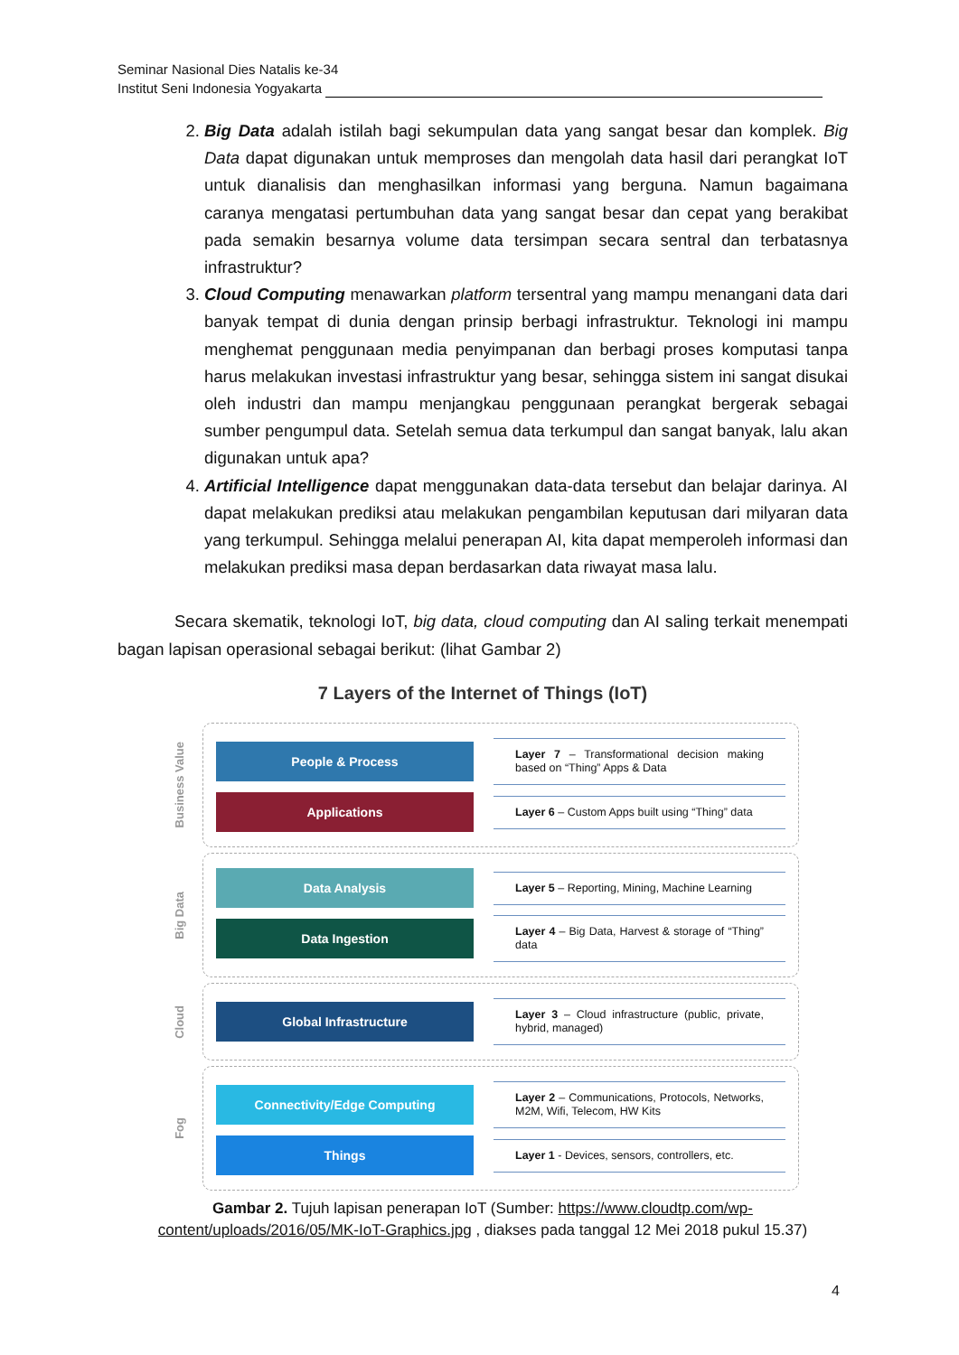Seminar Nasional Dies Natalis ke-34
Institut Seni Indonesia Yogyakarta
2. Big Data adalah istilah bagi sekumpulan data yang sangat besar dan komplek. Big Data dapat digunakan untuk memproses dan mengolah data hasil dari perangkat IoT untuk dianalisis dan menghasilkan informasi yang berguna. Namun bagaimana caranya mengatasi pertumbuhan data yang sangat besar dan cepat yang berakibat pada semakin besarnya volume data tersimpan secara sentral dan terbatasnya infrastruktur?
3. Cloud Computing menawarkan platform tersentral yang mampu menangani data dari banyak tempat di dunia dengan prinsip berbagi infrastruktur. Teknologi ini mampu menghemat penggunaan media penyimpanan dan berbagi proses komputasi tanpa harus melakukan investasi infrastruktur yang besar, sehingga sistem ini sangat disukai oleh industri dan mampu menjangkau penggunaan perangkat bergerak sebagai sumber pengumpul data. Setelah semua data terkumpul dan sangat banyak, lalu akan digunakan untuk apa?
4. Artificial Intelligence dapat menggunakan data-data tersebut dan belajar darinya. AI dapat melakukan prediksi atau melakukan pengambilan keputusan dari milyaran data yang terkumpul. Sehingga melalui penerapan AI, kita dapat memperoleh informasi dan melakukan prediksi masa depan berdasarkan data riwayat masa lalu.
Secara skematik, teknologi IoT, big data, cloud computing dan AI saling terkait menempati bagan lapisan operasional sebagai berikut: (lihat Gambar 2)
7 Layers of the Internet of Things (IoT)
Business Value
People & Process
Layer 7 – Transformational decision making based on “Thing” Apps & Data
Applications
Layer 6 – Custom Apps built using “Thing” data
Big Data
Data Analysis
Layer 5 – Reporting, Mining, Machine Learning
Data Ingestion
Layer 4 – Big Data, Harvest & storage of “Thing” data
Cloud
Global Infrastructure
Layer 3 – Cloud infrastructure (public, private, hybrid, managed)
Fog
Connectivity/Edge Computing
Layer 2 – Communications, Protocols, Networks, M2M, Wifi, Telecom, HW Kits
Things
Layer 1 - Devices, sensors, controllers, etc.
Gambar 2. Tujuh lapisan penerapan IoT (Sumber: https://www.cloudtp.com/wp-content/uploads/2016/05/MK-IoT-Graphics.jpg , diakses pada tanggal 12 Mei 2018 pukul 15.37)
4